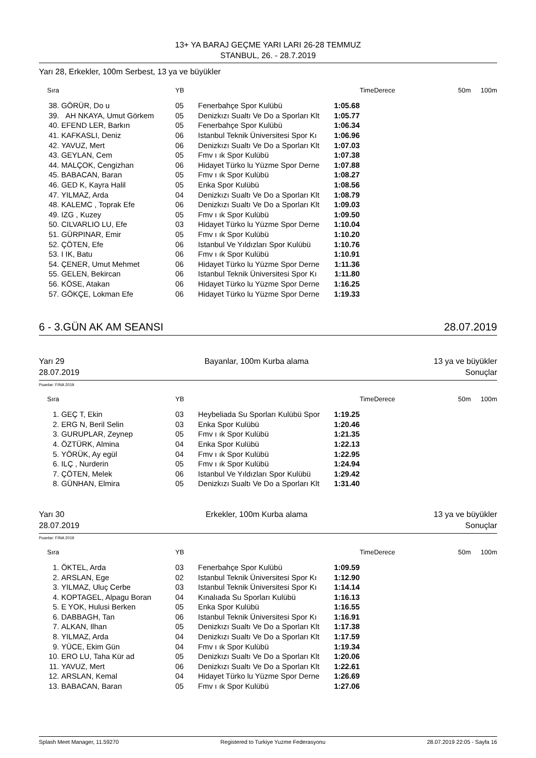13+ YA BARAJ GEÇME YARI LARI 26-28 TEMMUZ
STANBUL, 26. - 28.7.2019
Yarı 28, Erkekler, 100m Serbest, 13 ya ve büyükler
| Sıra | | YB | | | TimeDerece | 50m | 100m |
| --- | --- | --- | --- | --- | --- | --- | --- |
| 38. | GÖRÜR, Do u | 05 | Fenerbahçe Spor Kulübü | 1:05.68 | | | |
| 39. | AH NKAYA, Umut Görkem | 05 | Denizkızı Sualtı Ve Do a Sporları Klt | 1:05.77 | | | |
| 40. | EFEND LER, Barkın | 05 | Fenerbahçe Spor Kulübü | 1:06.34 | | | |
| 41. | KAFKASLI, Deniz | 06 | Istanbul Teknik Üniversitesi Spor Kı | 1:06.96 | | | |
| 42. | YAVUZ, Mert | 06 | Denizkızı Sualtı Ve Do a Sporları Klt | 1:07.03 | | | |
| 43. | GEYLAN, Cem | 05 | Fmv ı ık Spor Kulübü | 1:07.38 | | | |
| 44. | MALÇOK, Cengizhan | 06 | Hidayet Türko lu Yüzme Spor Derne | 1:07.88 | | | |
| 45. | BABACAN, Baran | 05 | Fmv ı ık Spor Kulübü | 1:08.27 | | | |
| 46. | GED K, Kayra Halil | 05 | Enka Spor Kulübü | 1:08.56 | | | |
| 47. | YILMAZ, Arda | 04 | Denizkızı Sualtı Ve Do a Sporları Klt | 1:08.79 | | | |
| 48. | KALEMC , Toprak Efe | 06 | Denizkızı Sualtı Ve Do a Sporları Klt | 1:09.03 | | | |
| 49. | IZG , Kuzey | 05 | Fmv ı ık Spor Kulübü | 1:09.50 | | | |
| 50. | CILVARLIO LU, Efe | 03 | Hidayet Türko lu Yüzme Spor Derne | 1:10.04 | | | |
| 51. | GÜRPINAR, Emir | 05 | Fmv ı ık Spor Kulübü | 1:10.20 | | | |
| 52. | ÇÖTEN, Efe | 06 | Istanbul Ve Yıldızları Spor Kulübü | 1:10.76 | | | |
| 53. | I IK, Batu | 06 | Fmv ı ık Spor Kulübü | 1:10.91 | | | |
| 54. | ÇENER, Umut Mehmet | 06 | Hidayet Türko lu Yüzme Spor Derne | 1:11.36 | | | |
| 55. | GELEN, Bekircan | 06 | Istanbul Teknik Üniversitesi Spor Kı | 1:11.80 | | | |
| 56. | KÖSE, Atakan | 06 | Hidayet Türko lu Yüzme Spor Derne | 1:16.25 | | | |
| 57. | GÖKÇE, Lokman Efe | 06 | Hidayet Türko lu Yüzme Spor Derne | 1:19.33 | | | |
6 - 3.GÜN AK AM SEANSI 28.07.2019
Yarı 29
28.07.2019 Bayanlar, 100m Kurba alama 13 ya ve büyükler
Sonuçlar
Puanlar: FINA 2019
| Sıra | | YB | | | TimeDerece | 50m | 100m |
| --- | --- | --- | --- | --- | --- | --- | --- |
| 1. | GEÇ T, Ekin | 03 | Heybeliada Su Sporları Kulübü Spor | 1:19.25 | | | |
| 2. | ERG N, Beril Selin | 03 | Enka Spor Kulübü | 1:20.46 | | | |
| 3. | GURUPLAR, Zeynep | 05 | Fmv ı ık Spor Kulübü | 1:21.35 | | | |
| 4. | ÖZTÜRK, Almina | 04 | Enka Spor Kulübü | 1:22.13 | | | |
| 5. | YÖRÜK, Ay egül | 04 | Fmv ı ık Spor Kulübü | 1:22.95 | | | |
| 6. | ILÇ , Nurderin | 05 | Fmv ı ık Spor Kulübü | 1:24.94 | | | |
| 7. | ÇÖTEN, Melek | 06 | Istanbul Ve Yıldızları Spor Kulübü | 1:29.42 | | | |
| 8. | GÜNHAN, Elmira | 05 | Denizkızı Sualtı Ve Do a Sporları Klt | 1:31.40 | | | |
Yarı 30
28.07.2019 Erkekler, 100m Kurba alama 13 ya ve büyükler
Sonuçlar
Puanlar: FINA 2019
| Sıra | | YB | | | TimeDerece | 50m | 100m |
| --- | --- | --- | --- | --- | --- | --- | --- |
| 1. | ÖKTEL, Arda | 03 | Fenerbahçe Spor Kulübü | 1:09.59 | | | |
| 2. | ARSLAN, Ege | 02 | Istanbul Teknik Üniversitesi Spor Kı | 1:12.90 | | | |
| 3. | YILMAZ, Uluç Cerbe | 03 | Istanbul Teknik Üniversitesi Spor Kı | 1:14.14 | | | |
| 4. | KOPTAGEL, Alpagu Boran | 04 | Kınalıada Su Sporları Kulübü | 1:16.13 | | | |
| 5. | E YOK, Hulusi Berken | 05 | Enka Spor Kulübü | 1:16.55 | | | |
| 6. | DABBAGH, Tan | 06 | Istanbul Teknik Üniversitesi Spor Kı | 1:16.91 | | | |
| 7. | ALKAN, Ilhan | 05 | Denizkızı Sualtı Ve Do a Sporları Klt | 1:17.38 | | | |
| 8. | YILMAZ, Arda | 04 | Denizkızı Sualtı Ve Do a Sporları Klt | 1:17.59 | | | |
| 9. | YÜCE, Ekim Gün | 04 | Fmv ı ık Spor Kulübü | 1:19.34 | | | |
| 10. | ERO LU, Taha Kür ad | 05 | Denizkızı Sualtı Ve Do a Sporları Klt | 1:20.06 | | | |
| 11. | YAVUZ, Mert | 06 | Denizkızı Sualtı Ve Do a Sporları Klt | 1:22.61 | | | |
| 12. | ARSLAN, Kemal | 04 | Hidayet Türko lu Yüzme Spor Derne | 1:26.69 | | | |
| 13. | BABACAN, Baran | 05 | Fmv ı ık Spor Kulübü | 1:27.06 | | | |
Splash Meet Manager, 11.59270 Registered to Turkiye Yuzme Federasyonu 28.07.2019 22:05 - Sayfa 16